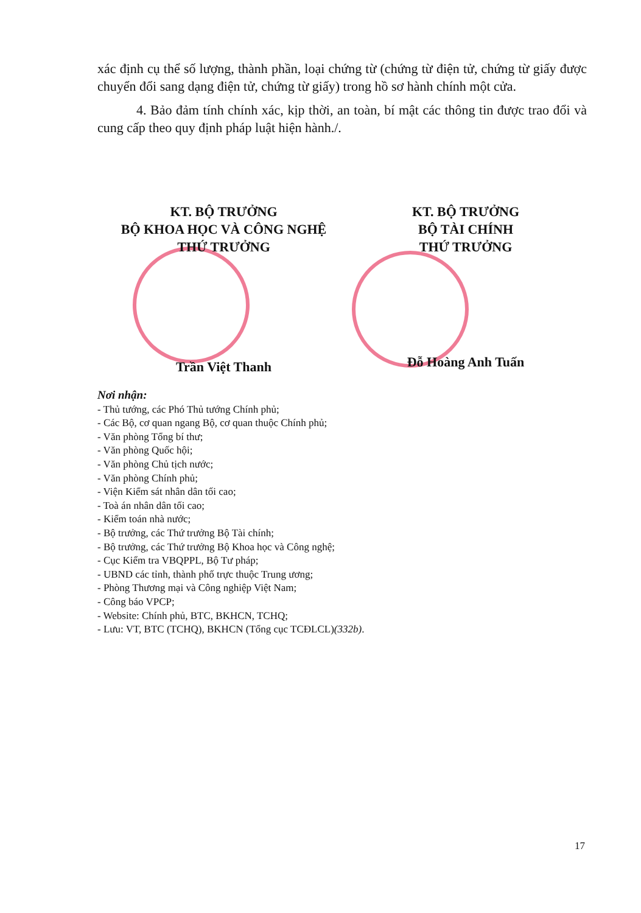xác định cụ thể số lượng, thành phần, loại chứng từ (chứng từ điện tử, chứng từ giấy được chuyển đổi sang dạng điện tử, chứng từ giấy) trong hồ sơ hành chính một cửa.
4. Bảo đảm tính chính xác, kịp thời, an toàn, bí mật các thông tin được trao đổi và cung cấp theo quy định pháp luật hiện hành./.
KT. BỘ TRƯỞNG
BỘ KHOA HỌC VÀ CÔNG NGHỆ
THỨ TRƯỞNG
Trần Việt Thanh
KT. BỘ TRƯỞNG
BỘ TÀI CHÍNH
THỨ TRƯỞNG
Đỗ Hoàng Anh Tuấn
Nơi nhận:
- Thủ tướng, các Phó Thủ tướng Chính phủ;
- Các Bộ, cơ quan ngang Bộ, cơ quan thuộc Chính phủ;
- Văn phòng Tổng bí thư;
- Văn phòng Quốc hội;
- Văn phòng Chủ tịch nước;
- Văn phòng Chính phủ;
- Viện Kiểm sát nhân dân tối cao;
- Toà án nhân dân tối cao;
- Kiểm toán nhà nước;
- Bộ trưởng, các Thứ trưởng Bộ Tài chính;
- Bộ trưởng, các Thứ trưởng Bộ Khoa học và Công nghệ;
- Cục Kiểm tra VBQPPL, Bộ Tư pháp;
- UBND các tỉnh, thành phố trực thuộc Trung ương;
- Phòng Thương mại và Công nghiệp Việt Nam;
- Công báo VPCP;
- Website: Chính phủ, BTC, BKHCN, TCHQ;
- Lưu: VT, BTC (TCHQ), BKHCN (Tổng cục TCĐLCL)(332b).
17